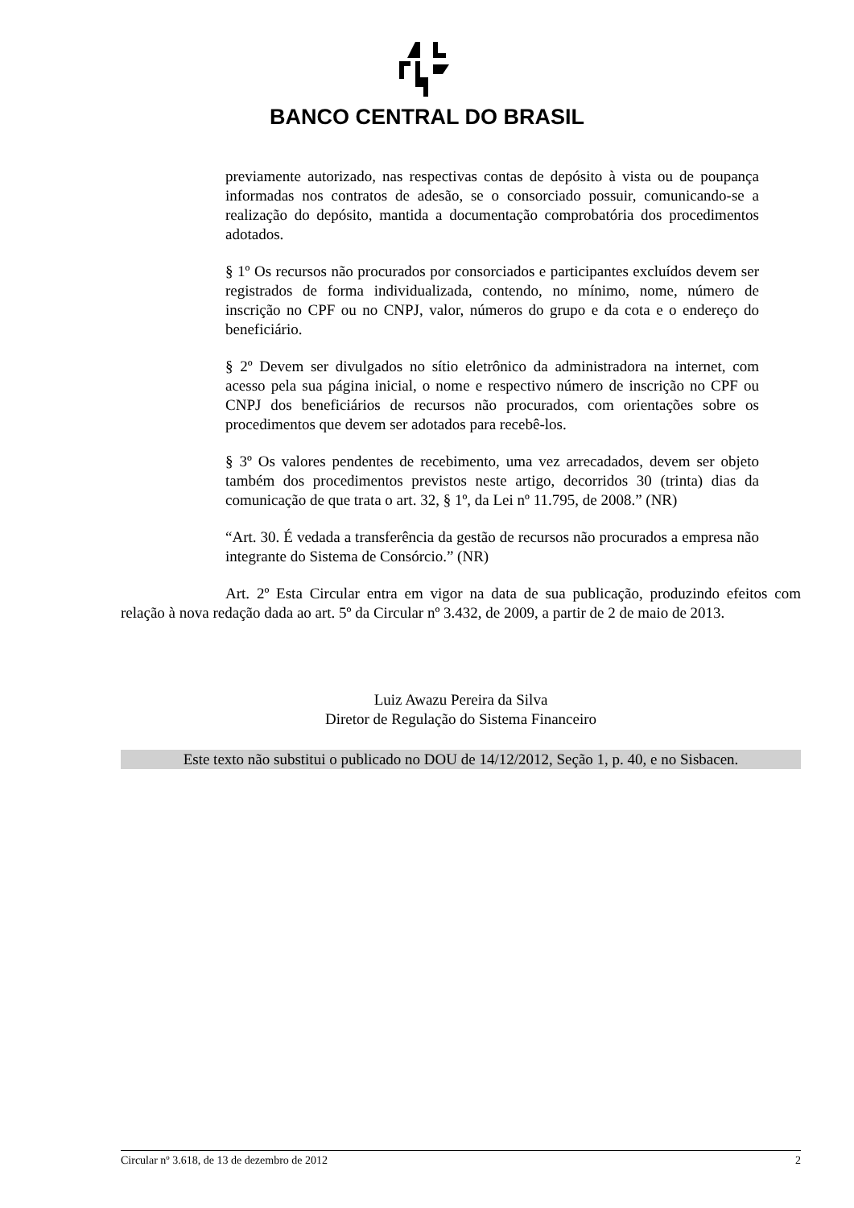BANCO CENTRAL DO BRASIL
previamente autorizado, nas respectivas contas de depósito à vista ou de poupança informadas nos contratos de adesão, se o consorciado possuir, comunicando-se a realização do depósito, mantida a documentação comprobatória dos procedimentos adotados.
§ 1º Os recursos não procurados por consorciados e participantes excluídos devem ser registrados de forma individualizada, contendo, no mínimo, nome, número de inscrição no CPF ou no CNPJ, valor, números do grupo e da cota e o endereço do beneficiário.
§ 2º Devem ser divulgados no sítio eletrônico da administradora na internet, com acesso pela sua página inicial, o nome e respectivo número de inscrição no CPF ou CNPJ dos beneficiários de recursos não procurados, com orientações sobre os procedimentos que devem ser adotados para recebê-los.
§ 3º Os valores pendentes de recebimento, uma vez arrecadados, devem ser objeto também dos procedimentos previstos neste artigo, decorridos 30 (trinta) dias da comunicação de que trata o art. 32, § 1º, da Lei nº 11.795, de 2008.” (NR)
“Art. 30. É vedada a transferência da gestão de recursos não procurados a empresa não integrante do Sistema de Consórcio.” (NR)
Art. 2º Esta Circular entra em vigor na data de sua publicação, produzindo efeitos com relação à nova redação dada ao art. 5º da Circular nº 3.432, de 2009, a partir de 2 de maio de 2013.
Luiz Awazu Pereira da Silva
Diretor de Regulação do Sistema Financeiro
Este texto não substitui o publicado no DOU de 14/12/2012, Seção 1, p. 40, e no Sisbacen.
Circular nº 3.618, de 13 de dezembro de 2012 2